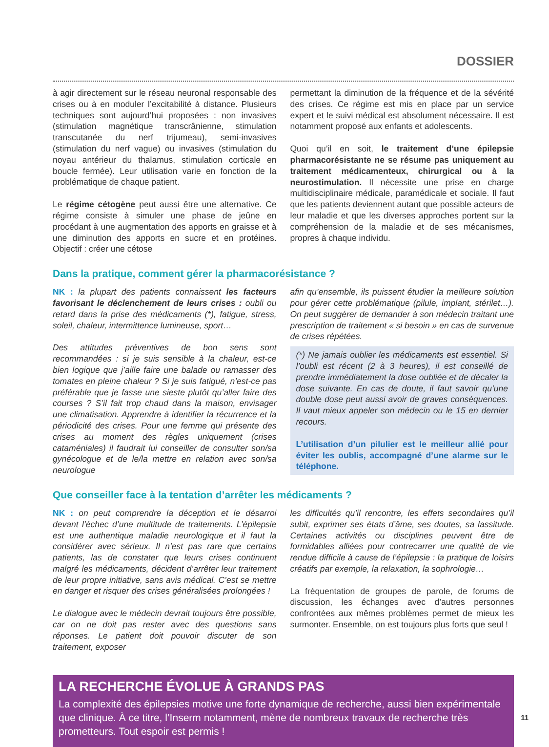DOSSIER
à agir directement sur le réseau neuronal responsable des crises ou à en moduler l’excitabilité à distance. Plusieurs techniques sont aujourd’hui proposées : non invasives (stimulation magnétique transcrânienne, stimulation transcutanée du nerf trijumeau), semi-invasives (stimulation du nerf vague) ou invasives (stimulation du noyau antérieur du thalamus, stimulation corticale en boucle fermée). Leur utilisation varie en fonction de la problématique de chaque patient.
Le régime cétogène peut aussi être une alternative. Ce régime consiste à simuler une phase de jeûne en procédant à une augmentation des apports en graisse et à une diminution des apports en sucre et en protéines. Objectif : créer une cétose
permettant la diminution de la fréquence et de la sévérité des crises. Ce régime est mis en place par un service expert et le suivi médical est absolument nécessaire. Il est notamment proposé aux enfants et adolescents.
Quoi qu’il en soit, le traitement d’une épilepsie pharmacorésistante ne se résume pas uniquement au traitement médicamenteux, chirurgical ou à la neurostimulation. Il nécessite une prise en charge multidisciplinaire médicale, paramédicale et sociale. Il faut que les patients deviennent autant que possible acteurs de leur maladie et que les diverses approches portent sur la compréhension de la maladie et de ses mécanismes, propres à chaque individu.
Dans la pratique, comment gérer la pharmacorésistance ?
NK : la plupart des patients connaissent les facteurs favorisant le déclenchement de leurs crises : oubli ou retard dans la prise des médicaments (*), fatigue, stress, soleil, chaleur, intermittence lumineuse, sport…
Des attitudes préventives de bon sens sont recommandées : si je suis sensible à la chaleur, est-ce bien logique que j’aille faire une balade ou ramasser des tomates en pleine chaleur ? Si je suis fatigué, n’est-ce pas préférable que je fasse une sieste plutôt qu’aller faire des courses ? S’il fait trop chaud dans la maison, envisager une climatisation. Apprendre à identifier la récurrence et la périodicité des crises. Pour une femme qui présente des crises au moment des règles uniquement (crises cataméniales) il faudrait lui conseiller de consulter son/sa gynécologue et de le/la mettre en relation avec son/sa neurologue
afin qu’ensemble, ils puissent étudier la meilleure solution pour gérer cette problématique (pilule, implant, stérilet…). On peut suggérer de demander à son médecin traitant une prescription de traitement « si besoin » en cas de survenue de crises répétées.
(*) Ne jamais oublier les médicaments est essentiel. Si l’oubli est récent (2 à 3 heures), il est conseillé de prendre immédiatement la dose oubliée et de décaler la dose suivante. En cas de doute, il faut savoir qu’une double dose peut aussi avoir de graves conséquences. Il vaut mieux appeler son médecin ou le 15 en dernier recours.
L’utilisation d’un pilulier est le meilleur allié pour éviter les oublis, accompagné d’une alarme sur le téléphone.
Que conseiller face à la tentation d’arrêter les médicaments ?
NK : on peut comprendre la déception et le désarroi devant l’échec d’une multitude de traitements. L’épilepsie est une authentique maladie neurologique et il faut la considérer avec sérieux. Il n’est pas rare que certains patients, las de constater que leurs crises continuent malgré les médicaments, décident d’arrêter leur traitement de leur propre initiative, sans avis médical. C’est se mettre en danger et risquer des crises généralisées prolongées !
Le dialogue avec le médecin devrait toujours être possible, car on ne doit pas rester avec des questions sans réponses. Le patient doit pouvoir discuter de son traitement, exposer
les difficultés qu’il rencontre, les effets secondaires qu’il subit, exprimer ses états d’âme, ses doutes, sa lassitude. Certaines activités ou disciplines peuvent être de formidables alliées pour contrecarrer une qualité de vie rendue difficile à cause de l’épilepsie : la pratique de loisirs créatifs par exemple, la relaxation, la sophrologie…
La fréquentation de groupes de parole, de forums de discussion, les échanges avec d’autres personnes confrontées aux mêmes problèmes permet de mieux les surmonter. Ensemble, on est toujours plus forts que seul !
LA RECHERCHE ÉVOLUE À GRANDS PAS
La complexité des épilepsies motive une forte dynamique de recherche, aussi bien expérimentale que clinique. À ce titre, l’Inserm notamment, mène de nombreux travaux de recherche très prometteurs. Tout espoir est permis !
11